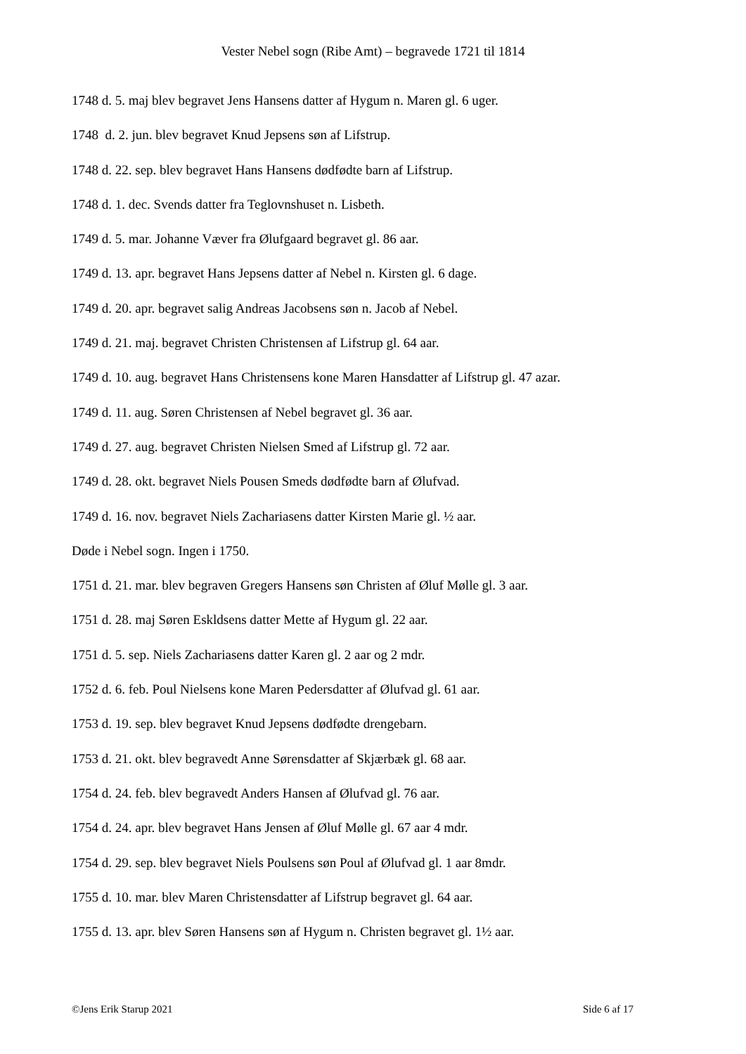Vester Nebel sogn (Ribe Amt) – begravede 1721 til 1814
1748 d. 5. maj blev begravet Jens Hansens datter af Hygum n. Maren gl. 6 uger.
1748 d. 2. jun. blev begravet Knud Jepsens søn af Lifstrup.
1748 d. 22. sep. blev begravet Hans Hansens dødfødte barn af Lifstrup.
1748 d. 1. dec. Svends datter fra Teglovnshuset n. Lisbeth.
1749 d. 5. mar. Johanne Væver fra Ølufgaard begravet gl. 86 aar.
1749 d. 13. apr. begravet Hans Jepsens datter af Nebel n. Kirsten gl. 6 dage.
1749 d. 20. apr. begravet salig Andreas Jacobsens søn n. Jacob af Nebel.
1749 d. 21. maj. begravet Christen Christensen af Lifstrup gl. 64 aar.
1749 d. 10. aug. begravet Hans Christensens kone Maren Hansdatter af Lifstrup gl. 47 azar.
1749 d. 11. aug. Søren Christensen af Nebel begravet gl. 36 aar.
1749 d. 27. aug. begravet Christen Nielsen Smed af Lifstrup gl. 72 aar.
1749 d. 28. okt. begravet Niels Pousen Smeds dødfødte barn af Ølufvad.
1749 d. 16. nov. begravet Niels Zachariasens datter Kirsten Marie gl. ½ aar.
Døde i Nebel sogn. Ingen i 1750.
1751 d. 21. mar. blev begraven Gregers Hansens søn Christen af Øluf Mølle gl. 3 aar.
1751 d. 28. maj Søren Eskldsens datter Mette af Hygum gl. 22 aar.
1751 d. 5. sep. Niels Zachariasens datter Karen gl. 2 aar og 2 mdr.
1752 d. 6. feb. Poul Nielsens kone Maren Pedersdatter af Ølufvad gl. 61 aar.
1753 d. 19. sep. blev begravet Knud Jepsens dødfødte drengebarn.
1753 d. 21. okt. blev begravedt Anne Sørensdatter af Skjærbæk gl. 68 aar.
1754 d. 24. feb. blev begravedt Anders Hansen af Ølufvad gl. 76 aar.
1754 d. 24. apr. blev begravet Hans Jensen af Øluf Mølle gl. 67 aar 4 mdr.
1754 d. 29. sep. blev begravet Niels Poulsens søn Poul af Ølufvad gl. 1 aar 8mdr.
1755 d. 10. mar. blev Maren Christensdatter af Lifstrup begravet gl. 64 aar.
1755 d. 13. apr. blev Søren Hansens søn af Hygum n. Christen begravet gl. 1½ aar.
©Jens Erik Starup 2021 Side 6 af 17